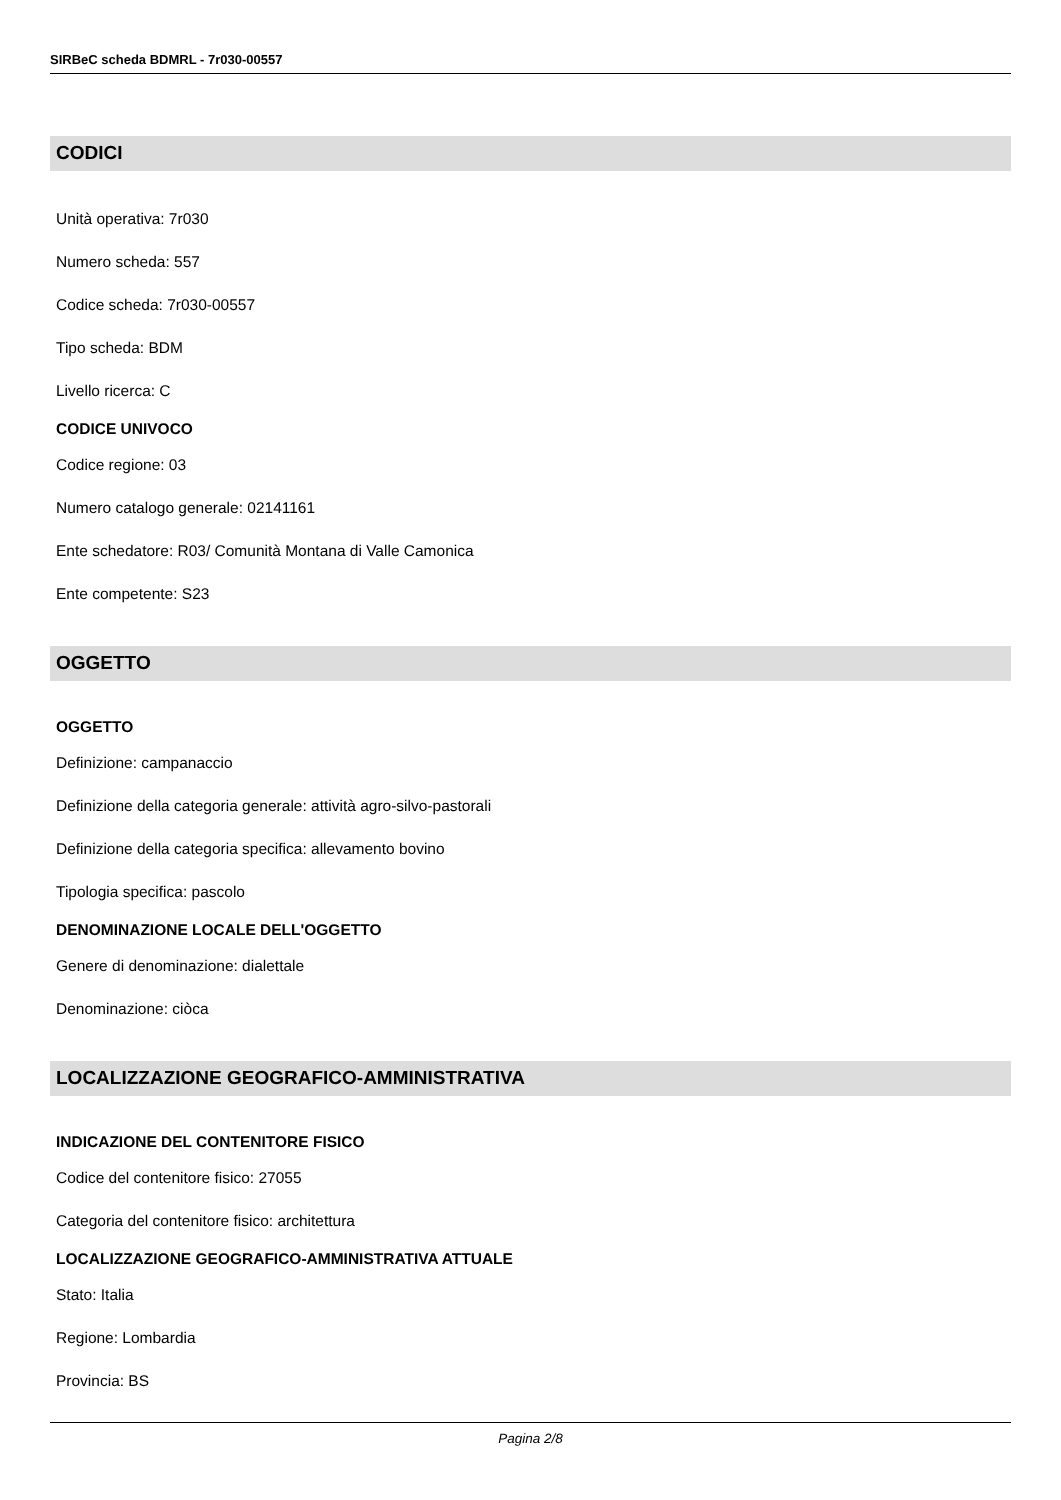SIRBeC scheda BDMRL - 7r030-00557
CODICI
Unità operativa: 7r030
Numero scheda: 557
Codice scheda: 7r030-00557
Tipo scheda: BDM
Livello ricerca: C
CODICE UNIVOCO
Codice regione: 03
Numero catalogo generale: 02141161
Ente schedatore: R03/ Comunità Montana di Valle Camonica
Ente competente: S23
OGGETTO
OGGETTO
Definizione: campanaccio
Definizione della categoria generale: attività agro-silvo-pastorali
Definizione della categoria specifica: allevamento bovino
Tipologia specifica: pascolo
DENOMINAZIONE LOCALE DELL'OGGETTO
Genere di denominazione: dialettale
Denominazione: ciòca
LOCALIZZAZIONE GEOGRAFICO-AMMINISTRATIVA
INDICAZIONE DEL CONTENITORE FISICO
Codice del contenitore fisico: 27055
Categoria del contenitore fisico: architettura
LOCALIZZAZIONE GEOGRAFICO-AMMINISTRATIVA ATTUALE
Stato: Italia
Regione: Lombardia
Provincia: BS
Pagina 2/8